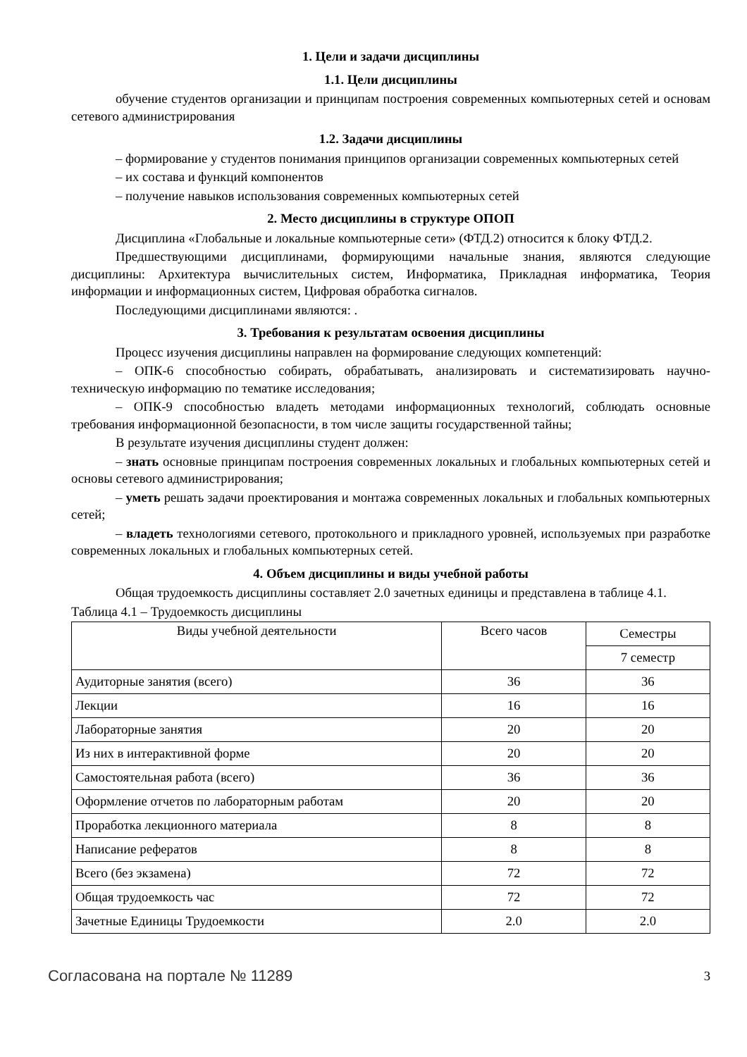1. Цели и задачи дисциплины
1.1. Цели дисциплины
обучение студентов организации и принципам построения современных компьютерных сетей и основам сетевого администрирования
1.2. Задачи дисциплины
– формирование у студентов понимания принципов организации современных компьютерных сетей
– их состава и функций компонентов
– получение навыков использования современных компьютерных сетей
2. Место дисциплины в структуре ОПОП
Дисциплина «Глобальные и локальные компьютерные сети» (ФТД.2) относится к блоку ФТД.2.
Предшествующими дисциплинами, формирующими начальные знания, являются следующие дисциплины: Архитектура вычислительных систем, Информатика, Прикладная информатика, Теория информации и информационных систем, Цифровая обработка сигналов.
Последующими дисциплинами являются: .
3. Требования к результатам освоения дисциплины
Процесс изучения дисциплины направлен на формирование следующих компетенций:
– ОПК-6 способностью собирать, обрабатывать, анализировать и систематизировать научно-техническую информацию по тематике исследования;
– ОПК-9 способностью владеть методами информационных технологий, соблюдать основные требования информационной безопасности, в том числе защиты государственной тайны;
В результате изучения дисциплины студент должен:
– знать основные принципам построения современных локальных и глобальных компьютерных сетей и основы сетевого администрирования;
– уметь решать задачи проектирования и монтажа современных локальных и глобальных компьютерных сетей;
– владеть технологиями сетевого, протокольного и прикладного уровней, используемых при разработке современных локальных и глобальных компьютерных сетей.
4. Объем дисциплины и виды учебной работы
Общая трудоемкость дисциплины составляет 2.0 зачетных единицы и представлена в таблице 4.1.
Таблица 4.1 – Трудоемкость дисциплины
| Виды учебной деятельности | Всего часов | Семестры |
| --- | --- | --- |
| | | 7 семестр |
| Аудиторные занятия (всего) | 36 | 36 |
| Лекции | 16 | 16 |
| Лабораторные занятия | 20 | 20 |
| Из них в интерактивной форме | 20 | 20 |
| Самостоятельная работа (всего) | 36 | 36 |
| Оформление отчетов по лабораторным работам | 20 | 20 |
| Проработка лекционного материала | 8 | 8 |
| Написание рефератов | 8 | 8 |
| Всего (без экзамена) | 72 | 72 |
| Общая трудоемкость час | 72 | 72 |
| Зачетные Единицы Трудоемкости | 2.0 | 2.0 |
Согласована на портале № 11289 3